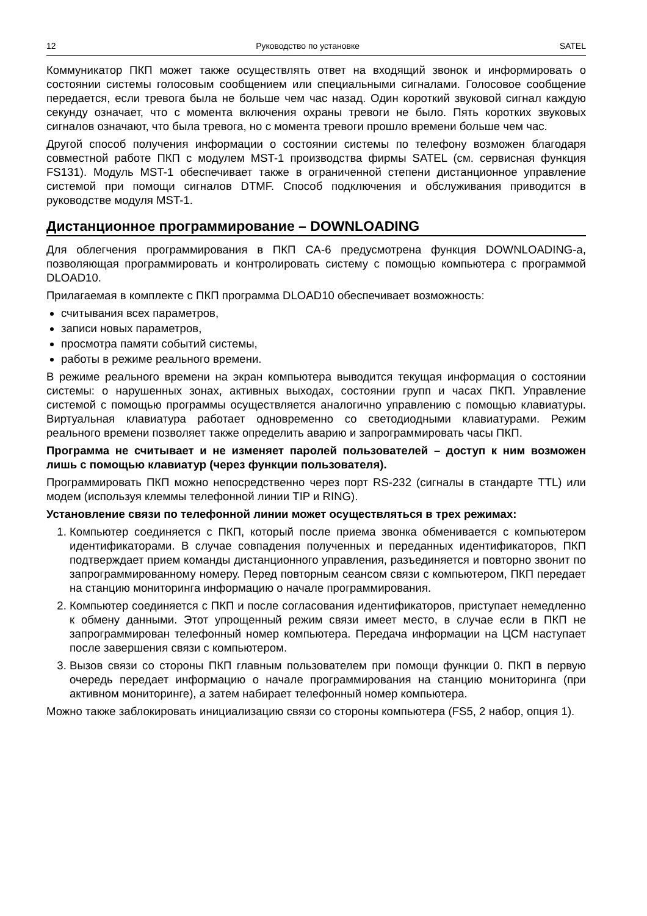12 Руководство по установке SATEL
Коммуникатор ПКП может также осуществлять ответ на входящий звонок и информировать о состоянии системы голосовым сообщением или специальными сигналами. Голосовое сообщение передается, если тревога была не больше чем час назад. Один короткий звуковой сигнал каждую секунду означает, что с момента включения охраны тревоги не было. Пять коротких звуковых сигналов означают, что была тревога, но с момента тревоги прошло времени больше чем час.
Другой способ получения информации о состоянии системы по телефону возможен благодаря совместной работе ПКП с модулем MST-1 производства фирмы SATEL (см. сервисная функция FS131). Модуль MST-1 обеспечивает также в ограниченной степени дистанционное управление системой при помощи сигналов DTMF. Способ подключения и обслуживания приводится в руководстве модуля MST-1.
Дистанционное программирование – DOWNLOADING
Для облегчения программирования в ПКП CA-6 предусмотрена функция DOWNLOADING-а, позволяющая программировать и контролировать систему с помощью компьютера с программой DLOAD10.
Прилагаемая в комплекте с ПКП программа DLOAD10 обеспечивает возможность:
считывания всех параметров,
записи новых параметров,
просмотра памяти событий системы,
работы в режиме реального времени.
В режиме реального времени на экран компьютера выводится текущая информация о состоянии системы: о нарушенных зонах, активных выходах, состоянии групп и часах ПКП. Управление системой с помощью программы осуществляется аналогично управлению с помощью клавиатуры. Виртуальная клавиатура работает одновременно со светодиодными клавиатурами. Режим реального времени позволяет также определить аварию и запрограммировать часы ПКП.
Программа не считывает и не изменяет паролей пользователей – доступ к ним возможен лишь с помощью клавиатур (через функции пользователя).
Программировать ПКП можно непосредственно через порт RS-232 (сигналы в стандарте TTL) или модем (используя клеммы телефонной линии TIP и RING).
Установление связи по телефонной линии может осуществляться в трех режимах:
1. Компьютер соединяется с ПКП, который после приема звонка обменивается с компьютером идентификаторами. В случае совпадения полученных и переданных идентификаторов, ПКП подтверждает прием команды дистанционного управления, разъединяется и повторно звонит по запрограммированному номеру. Перед повторным сеансом связи с компьютером, ПКП передает на станцию мониторинга информацию о начале программирования.
2. Компьютер соединяется с ПКП и после согласования идентификаторов, приступает немедленно к обмену данными. Этот упрощенный режим связи имеет место, в случае если в ПКП не запрограммирован телефонный номер компьютера. Передача информации на ЦСМ наступает после завершения связи с компьютером.
3. Вызов связи со стороны ПКП главным пользователем при помощи функции 0. ПКП в первую очередь передает информацию о начале программирования на станцию мониторинга (при активном мониторинге), а затем набирает телефонный номер компьютера.
Можно также заблокировать инициализацию связи со стороны компьютера (FS5, 2 набор, опция 1).